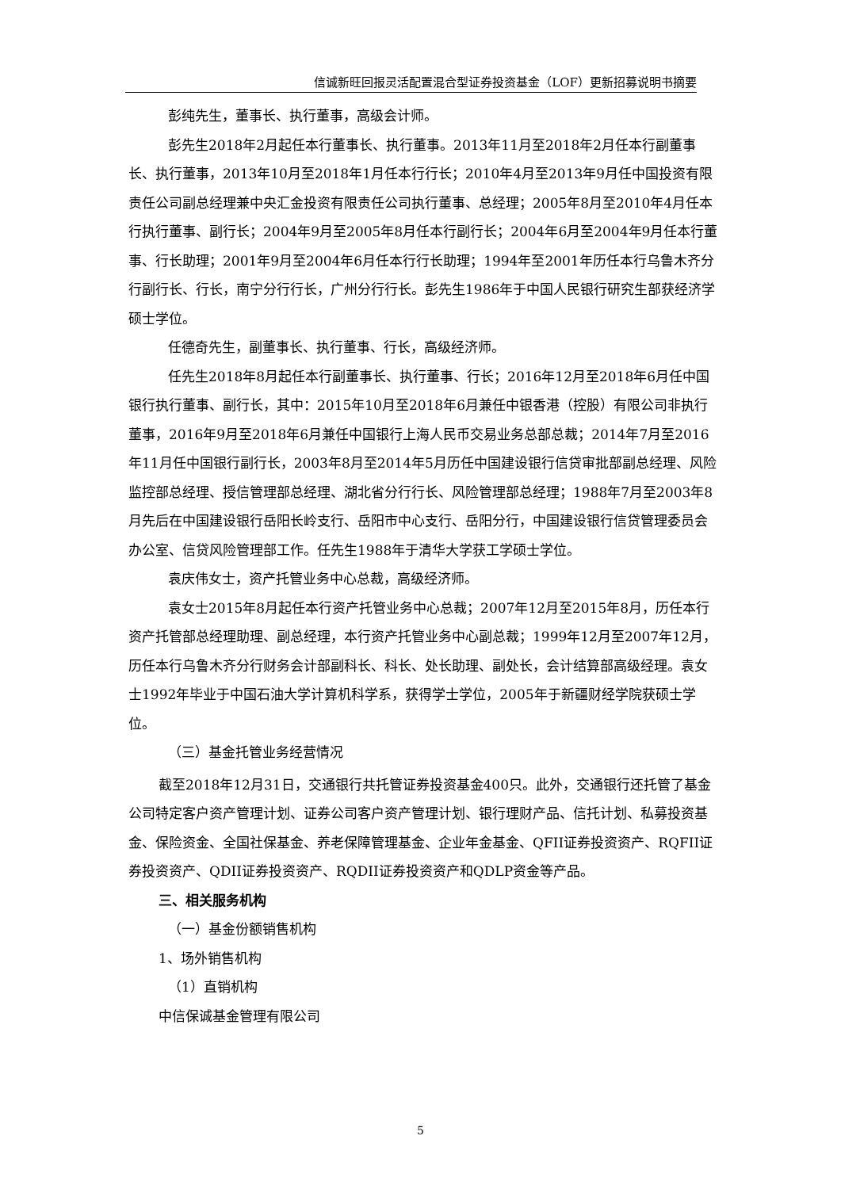信诚新旺回报灵活配置混合型证券投资基金（LOF）更新招募说明书摘要
彭纯先生，董事长、执行董事，高级会计师。
彭先生2018年2月起任本行董事长、执行董事。2013年11月至2018年2月任本行副董事长、执行董事，2013年10月至2018年1月任本行行长；2010年4月至2013年9月任中国投资有限责任公司副总经理兼中央汇金投资有限责任公司执行董事、总经理；2005年8月至2010年4月任本行执行董事、副行长；2004年9月至2005年8月任本行副行长；2004年6月至2004年9月任本行董事、行长助理；2001年9月至2004年6月任本行行长助理；1994年至2001年历任本行乌鲁木齐分行副行长、行长，南宁分行行长，广州分行行长。彭先生1986年于中国人民银行研究生部获经济学硕士学位。
任德奇先生，副董事长、执行董事、行长，高级经济师。
任先生2018年8月起任本行副董事长、执行董事、行长；2016年12月至2018年6月任中国银行执行董事、副行长，其中：2015年10月至2018年6月兼任中银香港（控股）有限公司非执行董事，2016年9月至2018年6月兼任中国银行上海人民币交易业务总部总裁；2014年7月至2016年11月任中国银行副行长，2003年8月至2014年5月历任中国建设银行信贷审批部副总经理、风险监控部总经理、授信管理部总经理、湖北省分行行长、风险管理部总经理；1988年7月至2003年8月先后在中国建设银行岳阳长岭支行、岳阳市中心支行、岳阳分行，中国建设银行信贷管理委员会办公室、信贷风险管理部工作。任先生1988年于清华大学获工学硕士学位。
袁庆伟女士，资产托管业务中心总裁，高级经济师。
袁女士2015年8月起任本行资产托管业务中心总裁；2007年12月至2015年8月，历任本行资产托管部总经理助理、副总经理，本行资产托管业务中心副总裁；1999年12月至2007年12月，历任本行乌鲁木齐分行财务会计部副科长、科长、处长助理、副处长，会计结算部高级经理。袁女士1992年毕业于中国石油大学计算机科学系，获得学士学位，2005年于新疆财经学院获硕士学位。
（三）基金托管业务经营情况
截至2018年12月31日，交通银行共托管证券投资基金400只。此外，交通银行还托管了基金公司特定客户资产管理计划、证券公司客户资产管理计划、银行理财产品、信托计划、私募投资基金、保险资金、全国社保基金、养老保障管理基金、企业年金基金、QFII证券投资资产、RQFII证券投资资产、QDII证券投资资产、RQDII证券投资资产和QDLP资金等产品。
三、相关服务机构
（一）基金份额销售机构
1、场外销售机构
（1）直销机构
中信保诚基金管理有限公司
5